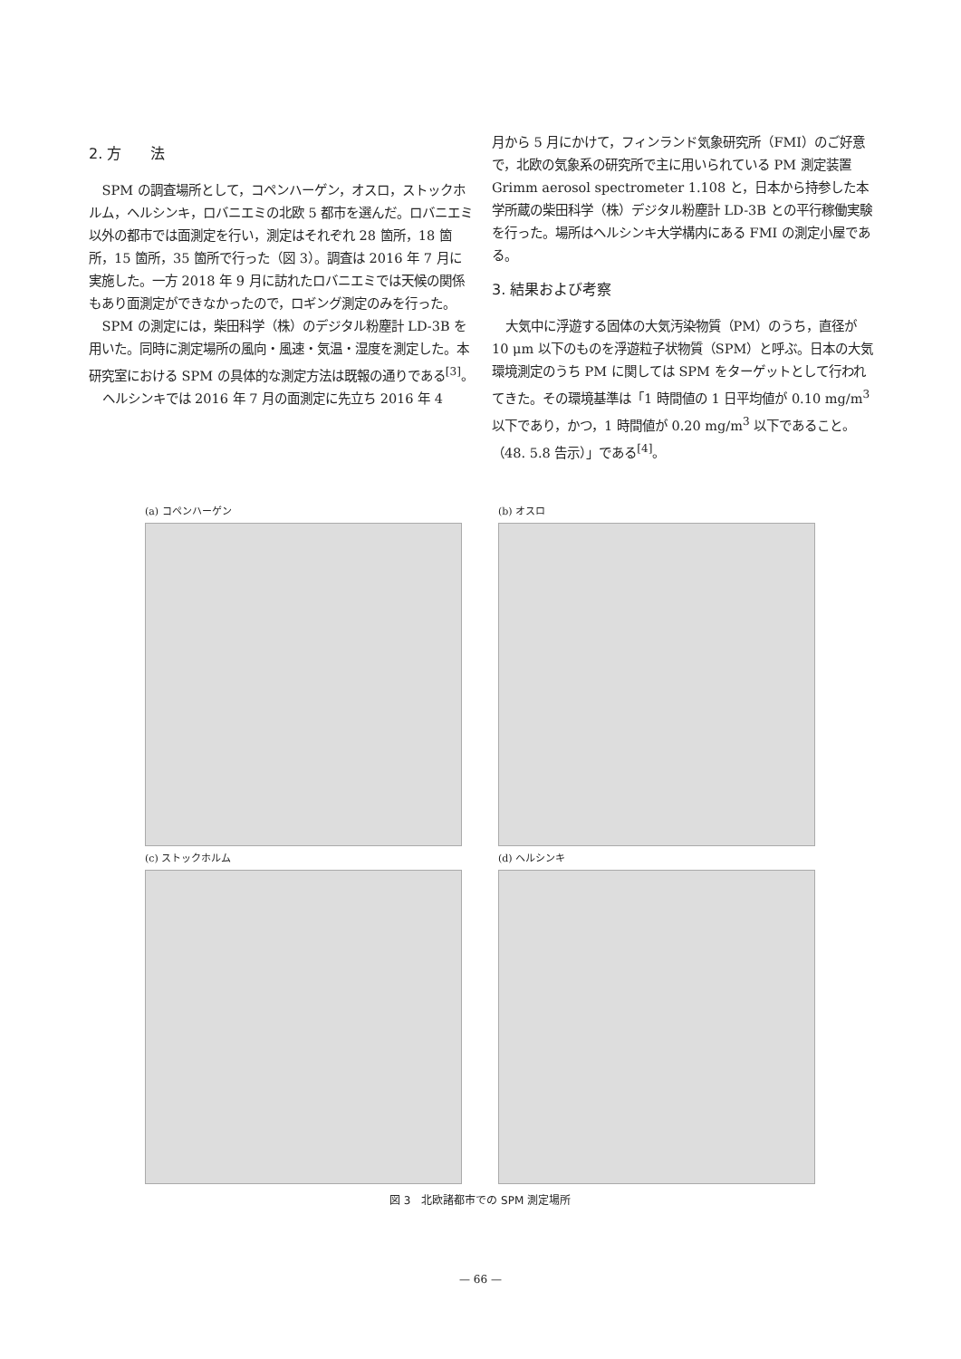2. 方　　法
SPM の調査場所として，コペンハーゲン，オスロ，ストックホルム，ヘルシンキ，ロバニエミの北欧 5 都市を選んだ。ロバニエミ以外の都市では面測定を行い，測定はそれぞれ 28 箇所，18 箇所，15 箇所，35 箇所で行った（図 3）。調査は 2016 年 7 月に実施した。一方 2018 年 9 月に訪れたロバニエミでは天候の関係もあり面測定ができなかったので，ロギング測定のみを行った。
SPM の測定には，柴田科学（株）のデジタル粉塵計 LD-3B を用いた。同時に測定場所の風向・風速・気温・湿度を測定した。本研究室における SPM の具体的な測定方法は既報の通りである<sup>[3]</sup>。
ヘルシンキでは 2016 年 7 月の面測定に先立ち 2016 年 4
月から 5 月にかけて，フィンランド気象研究所（FMI）のご好意で，北欧の気象系の研究所で主に用いられている PM 測定装置 Grimm aerosol spectrometer 1.108 と，日本から持参した本学所蔵の柴田科学（株）デジタル粉塵計 LD-3B との平行稼働実験を行った。場所はヘルシンキ大学構内にある FMI の測定小屋である。
3. 結果および考察
大気中に浮遊する固体の大気汚染物質（PM）のうち，直径が 10 μm 以下のものを浮遊粒子状物質（SPM）と呼ぶ。日本の大気環境測定のうち PM に関しては SPM をターゲットとして行われてきた。その環境基準は「1 時間値の 1 日平均値が 0.10 mg/m<sup>3</sup> 以下であり，かつ，1 時間値が 0.20 mg/m<sup>3</sup> 以下であること。（48. 5.8 告示）」である<sup>[4]</sup>。
(a) コペンハーゲン (b) オスロ
(c) ストックホルム (d) ヘルシンキ
図 3　北欧諸都市での SPM 測定場所
— 66 —